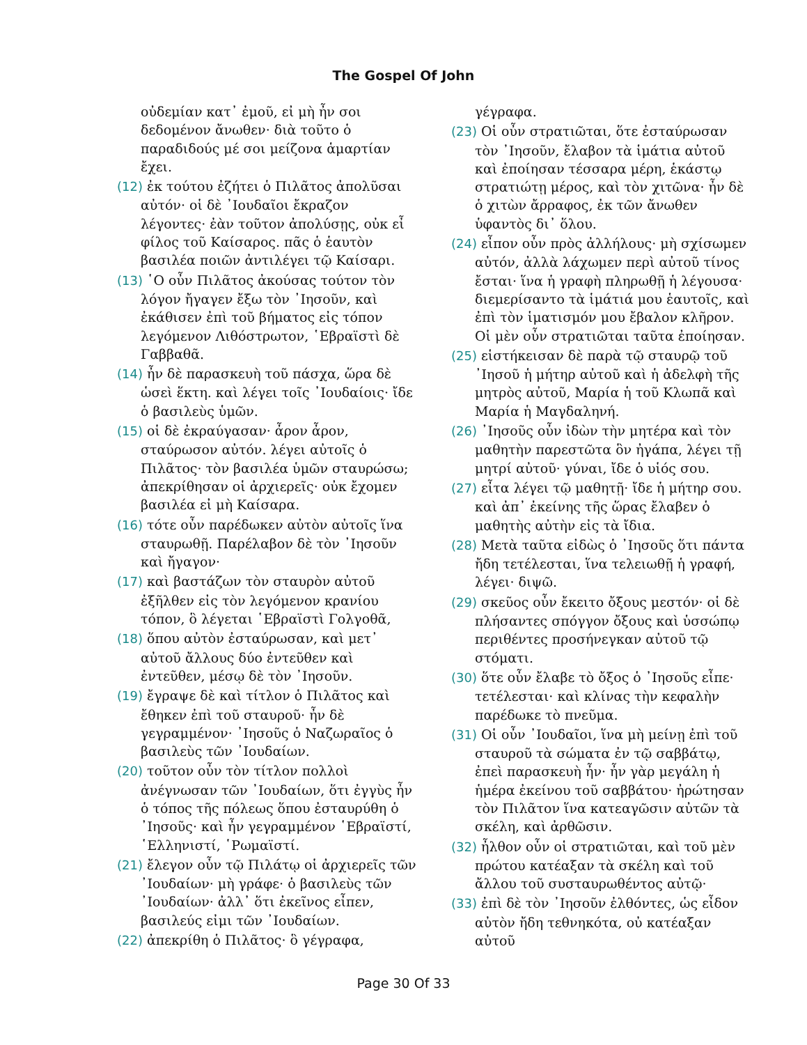The Gospel Of John
οὐδεμίαν κατ᾽ ἐμοῦ, εἰ μὴ ἦν σοι δεδομένον ἄνωθεν· διὰ τοῦτο ὁ παραδιδούς μέ σοι μείζονα ἁμαρτίαν ἔχει.
(12) ἐκ τούτου ἐζήτει ὁ Πιλᾶτος ἀπολῦσαι αὐτόν· οἱ δὲ ᾽Ιουδαῖοι ἔκραζον λέγοντες· ἐὰν τοῦτον ἀπολύσῃς, οὐκ εἶ φίλος τοῦ Καίσαρος. πᾶς ὁ ἑαυτὸν βασιλέα ποιῶν ἀντιλέγει τῷ Καίσαρι.
(13) ῾Ο οὖν Πιλᾶτος ἀκούσας τούτον τὸν λόγον ἤγαγεν ἔξω τὸν ᾽Ιησοῦν, καὶ ἐκάθισεν ἐπὶ τοῦ βήματος εἰς τόπον λεγόμενον Λιθόστρωτον, ῾Εβραϊστὶ δὲ Γαββαθᾶ.
(14) ἦν δὲ παρασκευὴ τοῦ πάσχα, ὥρα δὲ ὡσεὶ ἕκτη. καὶ λέγει τοῖς ᾽Ιουδαίοις· ἴδε ὁ βασιλεὺς ὑμῶν.
(15) οἱ δὲ ἐκραύγασαν· ἆρον ἆρον, σταύρωσον αὐτόν. λέγει αὐτοῖς ὁ Πιλᾶτος· τὸν βασιλέα ὑμῶν σταυρώσω; ἀπεκρίθησαν οἱ ἀρχιερεῖς· οὐκ ἔχομεν βασιλέα εἰ μὴ Καίσαρα.
(16) τότε οὖν παρέδωκεν αὐτὸν αὐτοῖς ἵνα σταυρωθῇ. Παρέλαβον δὲ τὸν ᾽Ιησοῦν καὶ ἤγαγον·
(17) καὶ βαστάζων τὸν σταυρὸν αὐτοῦ ἐξῆλθεν εἰς τὸν λεγόμενον κρανίου τόπον, ὃ λέγεται ῾Εβραϊστὶ Γολγοθᾶ,
(18) ὅπου αὐτὸν ἐσταύρωσαν, καὶ μετ᾽ αὐτοῦ ἄλλους δύο ἐντεῦθεν καὶ ἐντεῦθεν, μέσῳ δὲ τὸν ᾽Ιησοῦν.
(19) ἔγραψε δὲ καὶ τίτλον ὁ Πιλᾶτος καὶ ἔθηκεν ἐπὶ τοῦ σταυροῦ· ἦν δὲ γεγραμμένον· ᾽Ιησοῦς ὁ Ναζωραῖος ὁ βασιλεὺς τῶν ᾽Ιουδαίων.
(20) τοῦτον οὖν τὸν τίτλον πολλοὶ ἀνέγνωσαν τῶν ᾽Ιουδαίων, ὅτι ἐγγὺς ἦν ὁ τόπος τῆς πόλεως ὅπου ἐσταυρύθη ὁ ᾽Ιησοῦς· καὶ ἦν γεγραμμένον ῾Εβραϊστί, ῾Ελληνιστί, ῾Ρωμαϊστί.
(21) ἔλεγον οὖν τῷ Πιλάτῳ οἱ ἀρχιερεῖς τῶν ᾽Ιουδαίων· μὴ γράφε· ὁ βασιλεὺς τῶν ᾽Ιουδαίων· ἀλλ᾽ ὅτι ἐκεῖνος εἶπεν, βασιλεύς εἰμι τῶν ᾽Ιουδαίων.
(22) ἀπεκρίθη ὁ Πιλᾶτος· ὃ γέγραφα,
γέγραφα.
(23) Οἱ οὖν στρατιῶται, ὅτε ἐσταύρωσαν τὸν ᾽Ιησοῦν, ἔλαβον τὰ ἱμάτια αὐτοῦ καὶ ἐποίησαν τέσσαρα μέρη, ἑκάστῳ στρατιώτῃ μέρος, καὶ τὸν χιτῶνα· ἦν δὲ ὁ χιτὼν ἄρραφος, ἐκ τῶν ἄνωθεν ὑφαντὸς δι᾽ ὅλου.
(24) εἶπον οὖν πρὸς ἀλλήλους· μὴ σχίσωμεν αὐτόν, ἀλλὰ λάχωμεν περὶ αὐτοῦ τίνος ἔσται· ἵνα ἡ γραφὴ πληρωθῇ ἡ λέγουσα· διεμερίσαντο τὰ ἱμάτιά μου ἑαυτοῖς, καὶ ἐπὶ τὸν ἱματισμόν μου ἔβαλον κλῆρον. Οἱ μὲν οὖν στρατιῶται ταῦτα ἐποίησαν.
(25) εἱστήκεισαν δὲ παρὰ τῷ σταυρῷ τοῦ ᾽Ιησοῦ ἡ μήτηρ αὐτοῦ καὶ ἡ ἀδελφὴ τῆς μητρὸς αὐτοῦ, Μαρία ἡ τοῦ Κλωπᾶ καὶ Μαρία ἡ Μαγδαληνή.
(26) ᾽Ιησοῦς οὖν ἰδὼν τὴν μητέρα καὶ τὸν μαθητὴν παρεστῶτα ὃν ἠγάπα, λέγει τῇ μητρί αὐτοῦ· γύναι, ἴδε ὁ υἱός σου.
(27) εἶτα λέγει τῷ μαθητῇ· ἴδε ἡ μήτηρ σου. καὶ ἀπ᾽ ἐκείνης τῆς ὥρας ἔλαβεν ὁ μαθητὴς αὐτὴν εἰς τὰ ἴδια.
(28) Μετὰ ταῦτα εἰδὼς ὁ ᾽Ιησοῦς ὅτι πάντα ἤδη τετέλεσται, ἵνα τελειωθῇ ἡ γραφή, λέγει· διψῶ.
(29) σκεῦος οὖν ἔκειτο ὄξους μεστόν· οἱ δὲ πλήσαντες σπόγγον ὄξους καὶ ὑσσώπῳ περιθέντες προσήνεγκαν αὐτοῦ τῷ στόματι.
(30) ὅτε οὖν ἔλαβε τὸ ὄξος ὁ ᾽Ιησοῦς εἶπε· τετέλεσται· καὶ κλίνας τὴν κεφαλὴν παρέδωκε τὸ πνεῦμα.
(31) Οἱ οὖν ᾽Ιουδαῖοι, ἵνα μὴ μείνῃ ἐπὶ τοῦ σταυροῦ τὰ σώματα ἐν τῷ σαββάτῳ, ἐπεὶ παρασκευὴ ἦν· ἦν γὰρ μεγάλη ἡ ἡμέρα ἐκείνου τοῦ σαββάτου· ἠρώτησαν τὸν Πιλᾶτον ἵνα κατεαγῶσιν αὐτῶν τὰ σκέλη, καὶ ἀρθῶσιν.
(32) ἦλθον οὖν οἱ στρατιῶται, καὶ τοῦ μὲν πρώτου κατέαξαν τὰ σκέλη καὶ τοῦ ἄλλου τοῦ συσταυρωθέντος αὐτῷ·
(33) ἐπὶ δὲ τὸν ᾽Ιησοῦν ἐλθόντες, ὡς εἶδον αὐτὸν ἤδη τεθνηκότα, οὐ κατέαξαν αὐτοῦ
Page 30 Of 33